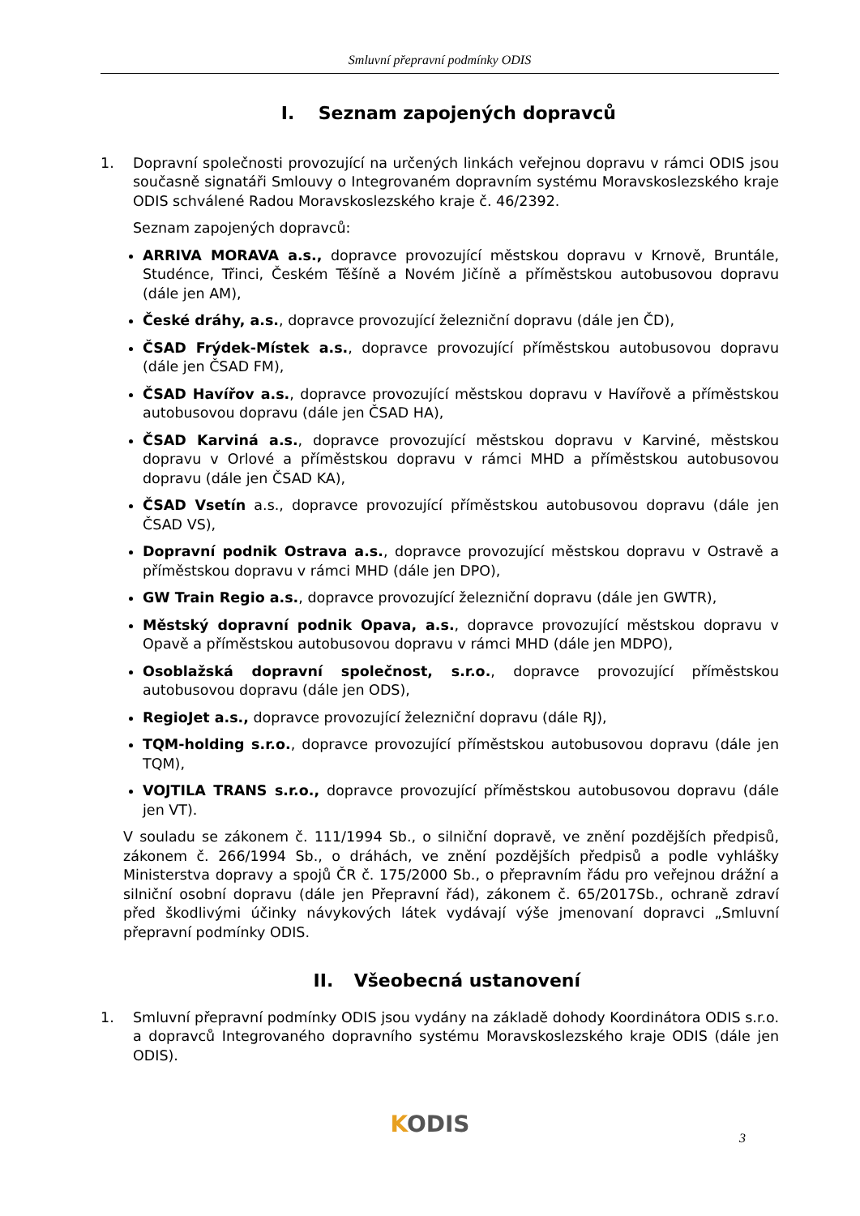Smluvní přepravní podmínky ODIS
I. Seznam zapojených dopravců
1. Dopravní společnosti provozující na určených linkách veřejnou dopravu v rámci ODIS jsou současně signatáři Smlouvy o Integrovaném dopravním systému Moravskoslezského kraje ODIS schválené Radou Moravskoslezského kraje č. 46/2392.
Seznam zapojených dopravců:
ARRIVA MORAVA a.s., dopravce provozující městskou dopravu v Krnově, Bruntále, Studénce, Třinci, Českém Těšíně a Novém Jičíně a příměstskou autobusovou dopravu (dále jen AM),
České dráhy, a.s., dopravce provozující železniční dopravu (dále jen ČD),
ČSAD Frýdek-Místek a.s., dopravce provozující příměstskou autobusovou dopravu (dále jen ČSAD FM),
ČSAD Havířov a.s., dopravce provozující městskou dopravu v Havířově a příměstskou autobusovou dopravu (dále jen ČSAD HA),
ČSAD Karviná a.s., dopravce provozující městskou dopravu v Karviné, městskou dopravu v Orlové a příměstskou dopravu v rámci MHD a příměstskou autobusovou dopravu (dále jen ČSAD KA),
ČSAD Vsetín a.s., dopravce provozující příměstskou autobusovou dopravu (dále jen ČSAD VS),
Dopravní podnik Ostrava a.s., dopravce provozující městskou dopravu v Ostravě a příměstskou dopravu v rámci MHD (dále jen DPO),
GW Train Regio a.s., dopravce provozující železniční dopravu (dále jen GWTR),
Městský dopravní podnik Opava, a.s., dopravce provozující městskou dopravu v Opavě a příměstskou autobusovou dopravu v rámci MHD (dále jen MDPO),
Osoblažská dopravní společnost, s.r.o., dopravce provozující příměstskou autobusovou dopravu (dále jen ODS),
RegioJet a.s., dopravce provozující železniční dopravu (dále RJ),
TQM-holding s.r.o., dopravce provozující příměstskou autobusovou dopravu (dále jen TQM),
VOJTILA TRANS s.r.o., dopravce provozující příměstskou autobusovou dopravu (dále jen VT).
V souladu se zákonem č. 111/1994 Sb., o silniční dopravě, ve znění pozdějších předpisů, zákonem č. 266/1994 Sb., o dráhách, ve znění pozdějších předpisů a podle vyhlášky Ministerstva dopravy a spojů ČR č. 175/2000 Sb., o přepravním řádu pro veřejnou drážní a silniční osobní dopravu (dále jen Přepravní řád), zákonem č. 65/2017Sb., ochraně zdraví před škodlivými účinky návykových látek vydávají výše jmenovaní dopravci „Smluvní přepravní podmínky ODIS.
II. Všeobecná ustanovení
1. Smluvní přepravní podmínky ODIS jsou vydány na základě dohody Koordinátora ODIS s.r.o. a dopravců Integrovaného dopravního systému Moravskoslezského kraje ODIS (dále jen ODIS).
KODIS 3